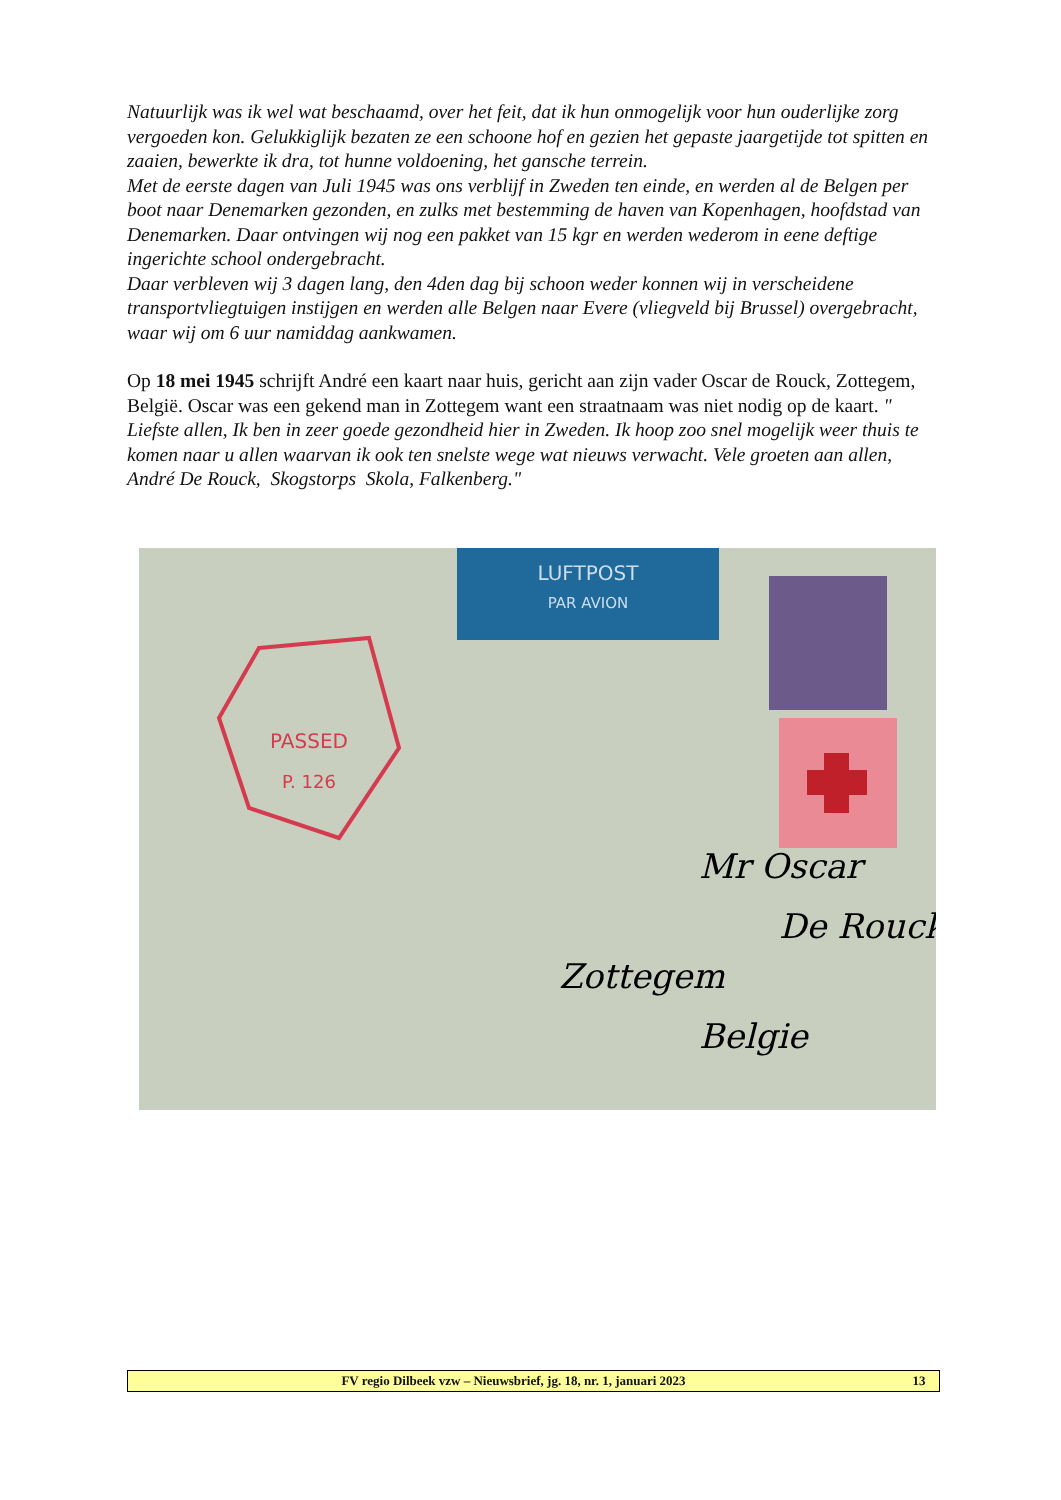Natuurlijk was ik wel wat beschaamd, over het feit, dat ik hun onmogelijk voor hun ouderlijke zorg vergoeden kon. Gelukkiglijk bezaten ze een schoone hof en gezien het gepaste jaargetijde tot spitten en zaaien, bewerkte ik dra, tot hunne voldoening, het gansche terrein.
Met de eerste dagen van Juli 1945 was ons verblijf in Zweden ten einde, en werden al de Belgen per boot naar Denemarken gezonden, en zulks met bestemming de haven van Kopenhagen, hoofdstad van Denemarken. Daar ontvingen wij nog een pakket van 15 kgr en werden wederom in eene deftige ingerichte school ondergebracht.
Daar verbleven wij 3 dagen lang, den 4den dag bij schoon weder konnen wij in verscheidene transportvliegtuigen instijgen en werden alle Belgen naar Evere (vliegveld bij Brussel) overgebracht, waar wij om 6 uur namiddag aankwamen.
Op 18 mei 1945 schrijft André een kaart naar huis, gericht aan zijn vader Oscar de Rouck, Zottegem, België. Oscar was een gekend man in Zottegem want een straatnaam was niet nodig op de kaart. " Liefste allen, Ik ben in zeer goede gezondheid hier in Zweden. Ik hoop zoo snel mogelijk weer thuis te komen naar u allen waarvan ik ook ten snelste wege wat nieuws verwacht. Vele groeten aan allen, André De Rouck, Skogstorps Skola, Falkenberg."
LUFTPOST
PAR AVION
PASSED
P. 126
Mr Oscar
De Rouck
Zottegem
Belgie
FV regio Dilbeek vzw – Nieuwsbrief, jg. 18, nr. 1, januari 2023 13